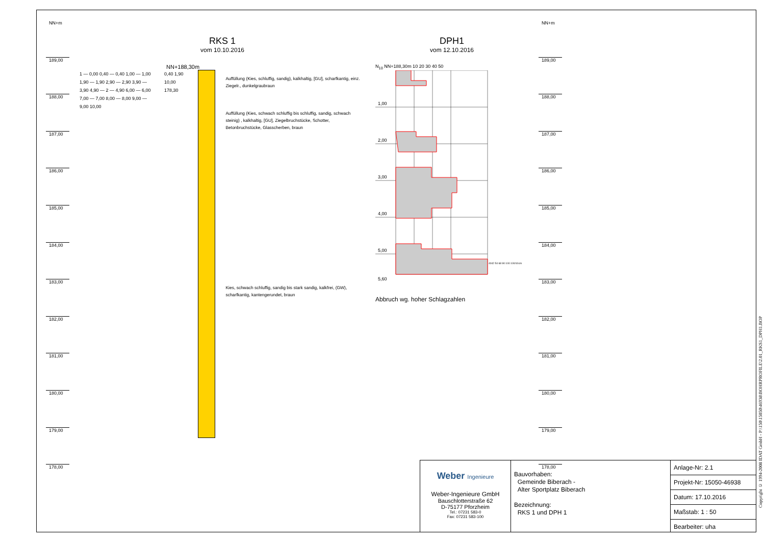NN+m
189,00
188,00
187,00
186,00
185,00
184,00
183,00
182,00
181,00
180,00
179,00
178,00
RKS 1
vom 10.10.2016
NN+188,30m
1 — 0,00 0,40 — 0,40 1,00 — 1,00 1,90 — 1,90 2,90 — 2,90 3,90 — 3,90 4,90 — 2 — 4,90 6,00 — 6,00 7,00 — 7,00 8,00 — 8,00 9,00 — 9,00 10,00
0,40 1,90 10,00 178,30
Auffüllung (Kies, schluffig, sandig), kalkhaltig, [GU], scharfkantig, einz. Ziegelr., dunkelgraubraun
Auffüllung (Kies, schwach schluffig bis schluffig, sandig, schwach steinig) , kalkhaltig, [GU], Ziegelbruchstücke, Schotter, Betonbruchstücke, Glasscherben, braun
Kies, schwach schluffig, sandig bis stark sandig, kalkfrei, (GW), scharfkantig, kantengerundet, braun
DPH1
vom 12.10.2016
N<sub>10</sub> NN+188,30m 10 20 30 40 50
1,00
2,00
3,00
4,00
5,00
5,60
4042 54 68 90 100 100/10cm
Abbruch wg. hoher Schlagzahlen
NN+m
189,00
188,00
187,00
186,00
185,00
184,00
183,00
182,00
181,00
180,00
179,00
178,00
Weber Ingenieure
Weber-Ingenieure GmbH
Bauschlotterstraße 62
D-75177 Pforzheim
Tel.: 07231 583-0
Fax: 07231 583-100
Bauvorhaben:
Gemeinde Biberach -
Alter Sportplatz Biberach
Bezeichnung:
RKS 1 und DPH 1
| Anlage-Nr: 2.1 |
| Projekt-Nr: 15050-46938 |
| Datum: 17.10.2016 |
| Maßstab: 1 : 50 |
| Bearbeiter: uha |
Copyright © 1994-2008 IDAT GmbH - P:\150\15050\46938\BOHRPROFILE\2.01_RKS1_DPH1.BOP